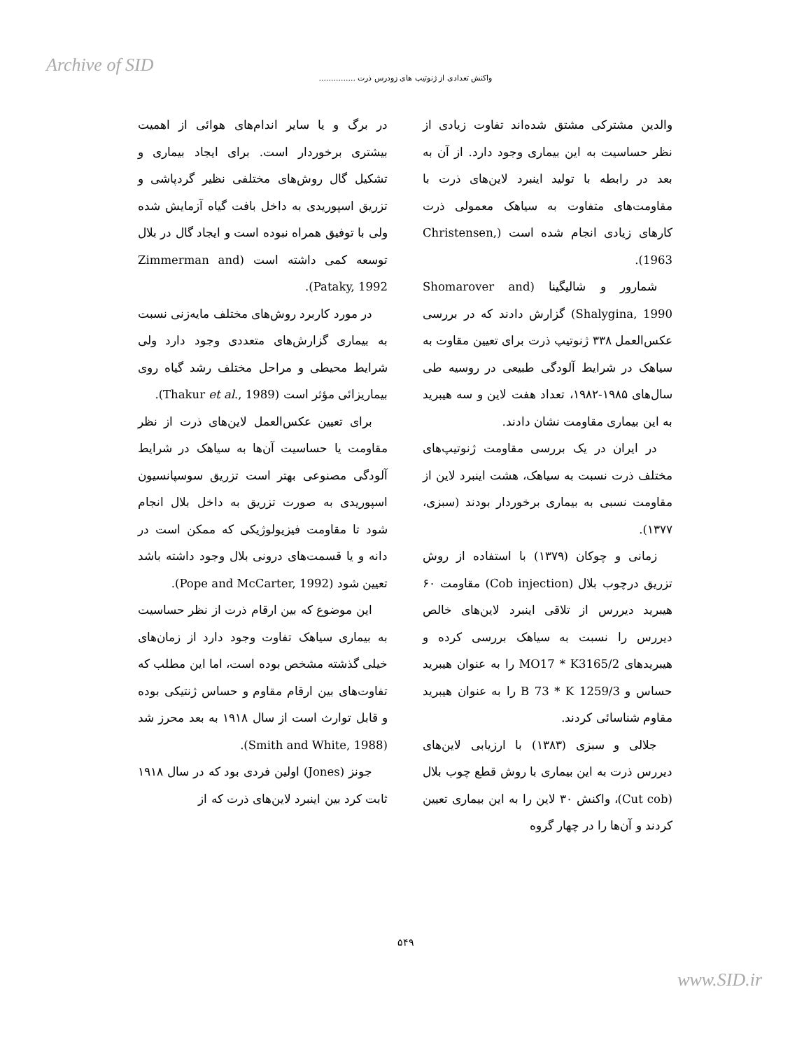Archive of SID
واکنش تعدادی از ژنوتیپ های زودرس ذرت ...............
در برگ و یا سایر اندام‌های هوائی از اهمیت بیشتری برخوردار است. برای ایجاد بیماری و تشکیل گال روش‌های مختلفی نظیر گردپاشی و تزریق اسپوریدی به داخل بافت گیاه آزمایش شده ولی با توفیق همراه نبوده است و ایجاد گال در بلال توسعه کمی داشته است (Zimmerman and Pataky, 1992).
در مورد کاربرد روش‌های مختلف مایه‌زنی نسبت به بیماری گزارش‌های متعددی وجود دارد ولی شرایط محیطی و مراحل مختلف رشد گیاه روی بیماریزائی مؤثر است (Thakur et al., 1989).
برای تعیین عکس‌العمل لاین‌های ذرت از نظر مقاومت یا حساسیت آن‌ها به سیاهک در شرایط آلودگی مصنوعی بهتر است تزریق سوسپانسیون اسپوریدی به صورت تزریق به داخل بلال انجام شود تا مقاومت فیزیولوژیکی که ممکن است در دانه و یا قسمت‌های درونی بلال وجود داشته باشد تعیین شود (Pope and McCarter, 1992).
این موضوع که بین ارقام ذرت از نظر حساسیت به بیماری سیاهک تفاوت وجود دارد از زمان‌های خیلی گذشته مشخص بوده است، اما این مطلب که تفاوت‌های بین ارقام مقاوم و حساس ژنتیکی بوده و قابل توارث است از سال ۱۹۱۸ به بعد محرز شد (Smith and White, 1988).
جونز (Jones) اولین فردی بود که در سال ۱۹۱۸ ثابت کرد بین اینبرد لاین‌های ذرت که از
والدین مشترکی مشتق شده‌اند تفاوت زیادی از نظر حساسیت به این بیماری وجود دارد. از آن به بعد در رابطه با تولید اینبرد لاین‌های ذرت با مقاومت‌های متفاوت به سیاهک معمولی ذرت کارهای زیادی انجام شده است (Christensen, 1963).
شمارور و شالیگینا (Shomarover and Shalygina, 1990) گزارش دادند که در بررسی عکس‌العمل ۳۳۸ ژنوتیپ ذرت برای تعیین مقاوت به سیاهک در شرایط آلودگی طبیعی در روسیه طی سال‌های ۱۹۸۵-۱۹۸۲، تعداد هفت لاین و سه هیبرید به این بیماری مقاومت نشان دادند.
در ایران در یک بررسی مقاومت ژنوتیپ‌های مختلف ذرت نسبت به سیاهک، هشت اینبرد لاین از مقاومت نسبی به بیماری برخوردار بودند (سبزی، ۱۳۷۷).
زمانی و چوکان (۱۳۷۹) با استفاده از روش تزریق درچوب بلال (Cob injection) مقاومت ۶۰ هیبرید دیررس از تلاقی اینبرد لاین‌های خالص دیررس را نسبت به سیاهک بررسی کرده و هیبریدهای MO17 * K3165/2 را به عنوان هیبرید حساس و B 73 * K 1259/3 را به عنوان هیبرید مقاوم شناسائی کردند.
جلالی و سبزی (۱۳۸۳) با ارزیابی لاین‌های دیررس ذرت به این بیماری با روش قطع چوب بلال (Cut cob)، واکنش ۳۰ لاین را به این بیماری تعیین کردند و آن‌ها را در چهار گروه
۵۴۹
www.SID.ir